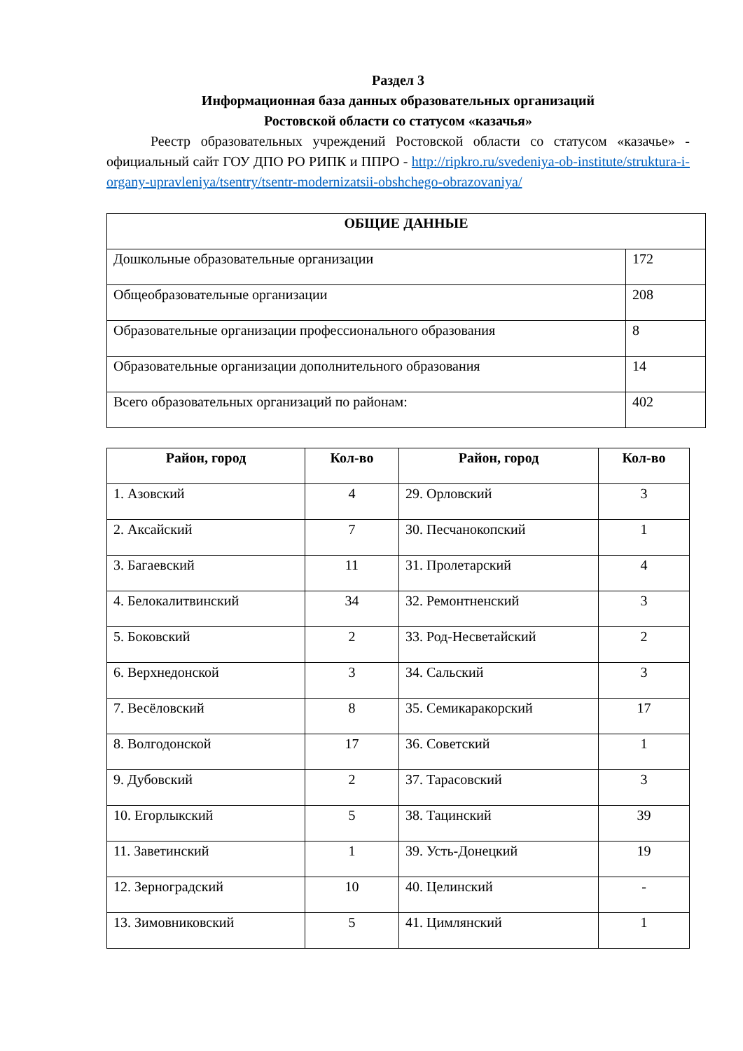Раздел 3
Информационная база данных образовательных организаций
Ростовской области со статусом «казачья»
Реестр образовательных учреждений Ростовской области со статусом «казачье» - официальный сайт ГОУ ДПО РО РИПК и ППРО - http://ripkro.ru/svedeniya-ob-institute/struktura-i-organy-upravleniya/tsentry/tsentr-modernizatsii-obshchego-obrazovaniya/
| ОБЩИЕ ДАННЫЕ | |
| --- | --- |
| Дошкольные образовательные организации | 172 |
| Общеобразовательные организации | 208 |
| Образовательные организации профессионального образования | 8 |
| Образовательные организации дополнительного образования | 14 |
| Всего образовательных организаций по районам: | 402 |
| Район, город | Кол-во | Район, город | Кол-во |
| --- | --- | --- | --- |
| 1. Азовский | 4 | 29. Орловский | 3 |
| 2. Аксайский | 7 | 30. Песчанокопский | 1 |
| 3. Багаевский | 11 | 31. Пролетарский | 4 |
| 4. Белокалитвинский | 34 | 32. Ремонтненский | 3 |
| 5. Боковский | 2 | 33. Род-Несветайский | 2 |
| 6. Верхнедонской | 3 | 34. Сальский | 3 |
| 7. Весёловский | 8 | 35. Семикаракорский | 17 |
| 8. Волгодонской | 17 | 36. Советский | 1 |
| 9. Дубовский | 2 | 37. Тарасовский | 3 |
| 10. Егорлыкский | 5 | 38. Тацинский | 39 |
| 11. Заветинский | 1 | 39. Усть-Донецкий | 19 |
| 12. Зерноградский | 10 | 40. Целинский | - |
| 13. Зимовниковский | 5 | 41. Цимлянский | 1 |